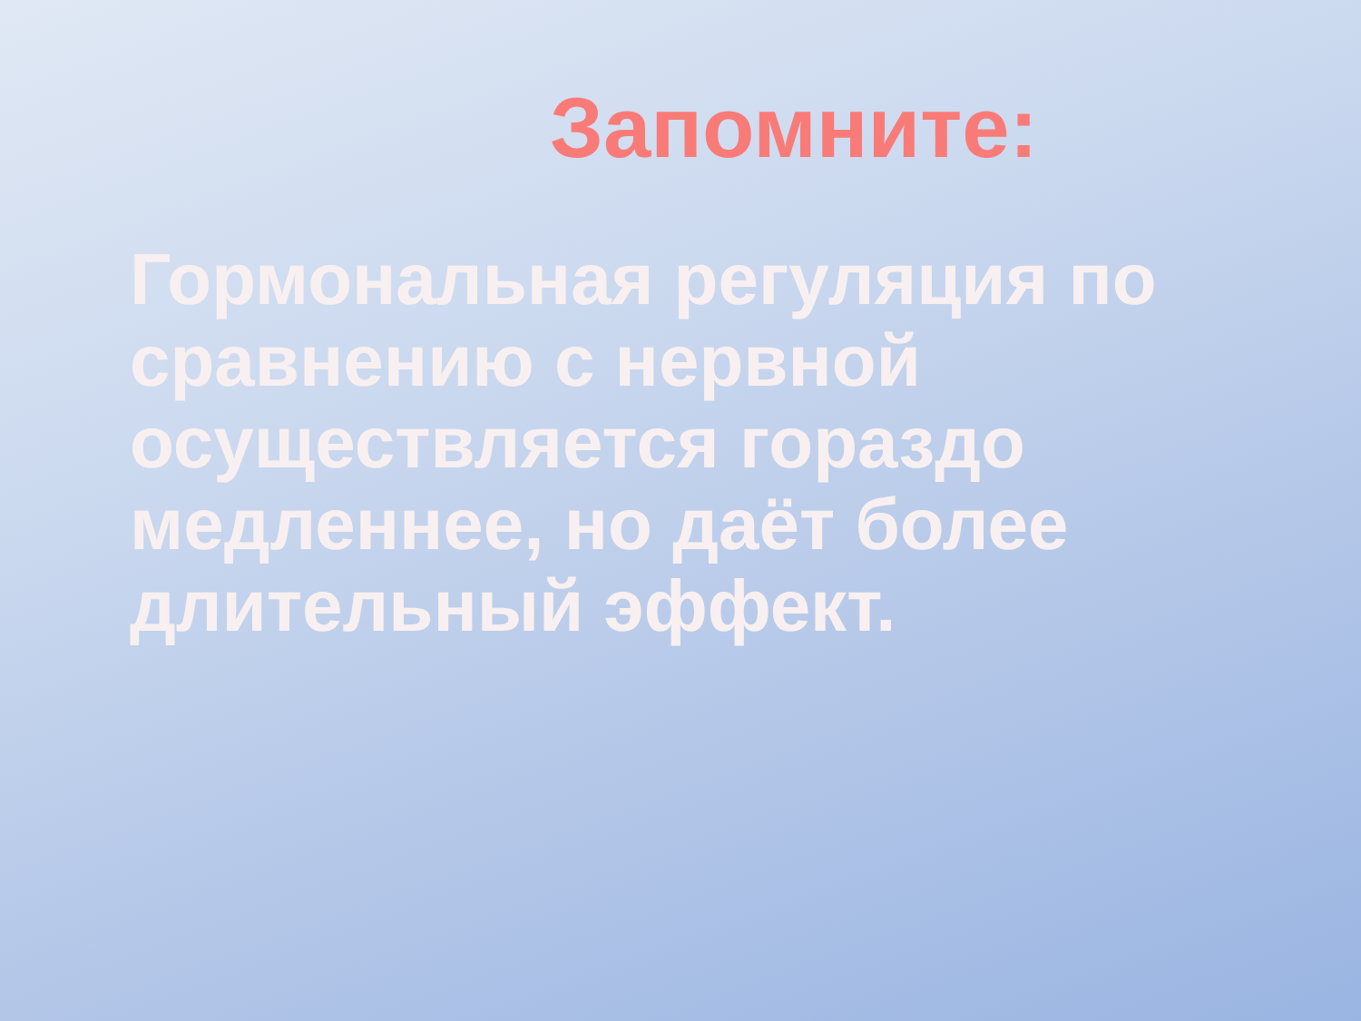Запомните:
Гормональная регуляция по сравнению с нервной осуществляется гораздо медленнее, но даёт более длительный эффект.